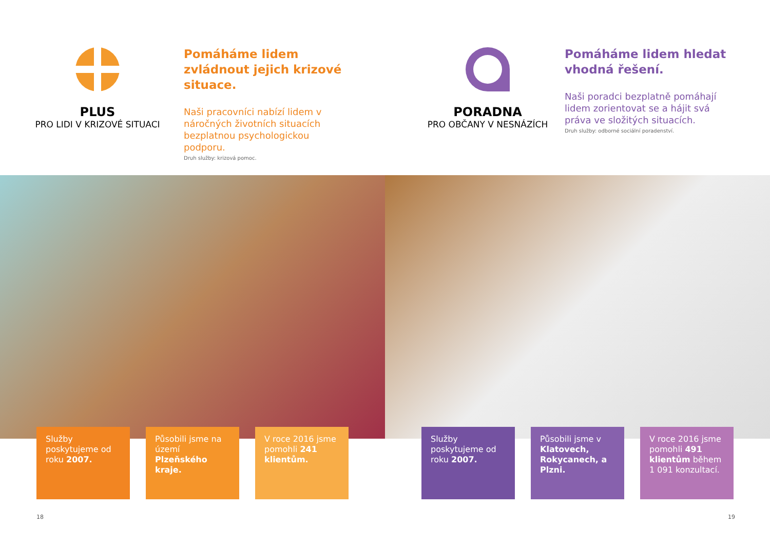PLUS
PRO LIDI V KRIZOVÉ SITUACI
Pomáháme lidem zvládnout jejich krizové situace.
Naši pracovníci nabízí lidem v náročných životních situacích bezplatnou psychologickou podporu.
Druh služby: krizová pomoc.
PORADNA
PRO OBČANY V NESNÁZÍCH
Pomáháme lidem hledat vhodná řešení.
Naši poradci bezplatně pomáhají lidem zorientovat se a hájit svá práva ve složitých situacích.
Druh služby: odborné sociální poradenství.
Služby poskytujeme od roku 2007.
Působili jsme na území Plzeňského kraje.
V roce 2016 jsme pomohli 241 klientům.
Služby poskytujeme od roku 2007.
Působili jsme v Klatovech, Rokycanech, a Plzni.
V roce 2016 jsme pomohli 491 klientům během 1 091 konzultací.
18 19